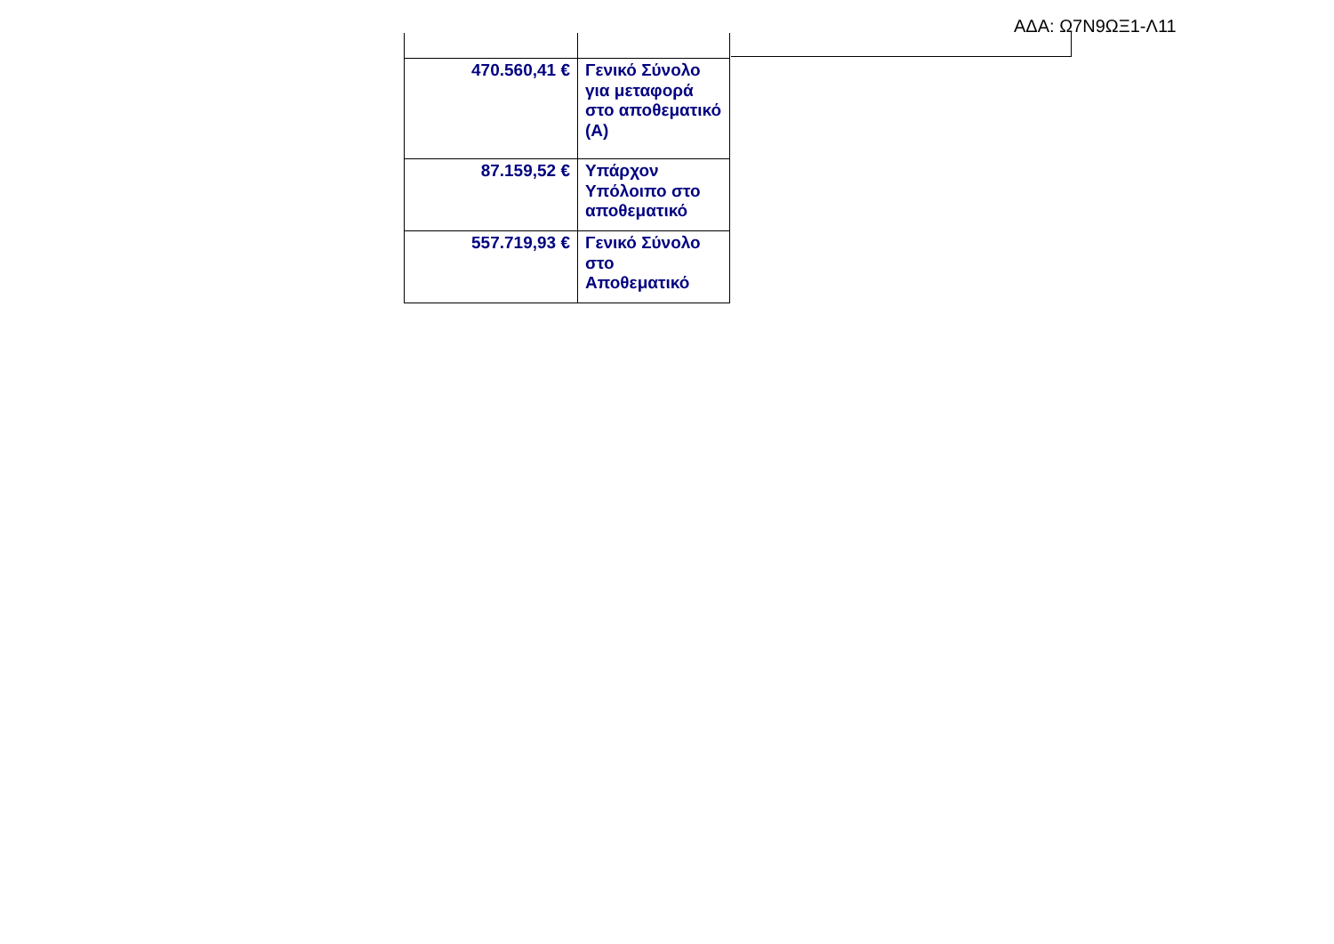ΑΔΑ: Ω7Ν9ΩΞ1-Λ11
| 470.560,41 € | Γενικό Σύνολο για μεταφορά στο αποθεματικό (Α) |
| 87.159,52 € | Υπάρχον Υπόλοιπο στο αποθεματικό |
| 557.719,93 € | Γενικό Σύνολο στο Αποθεματικό |